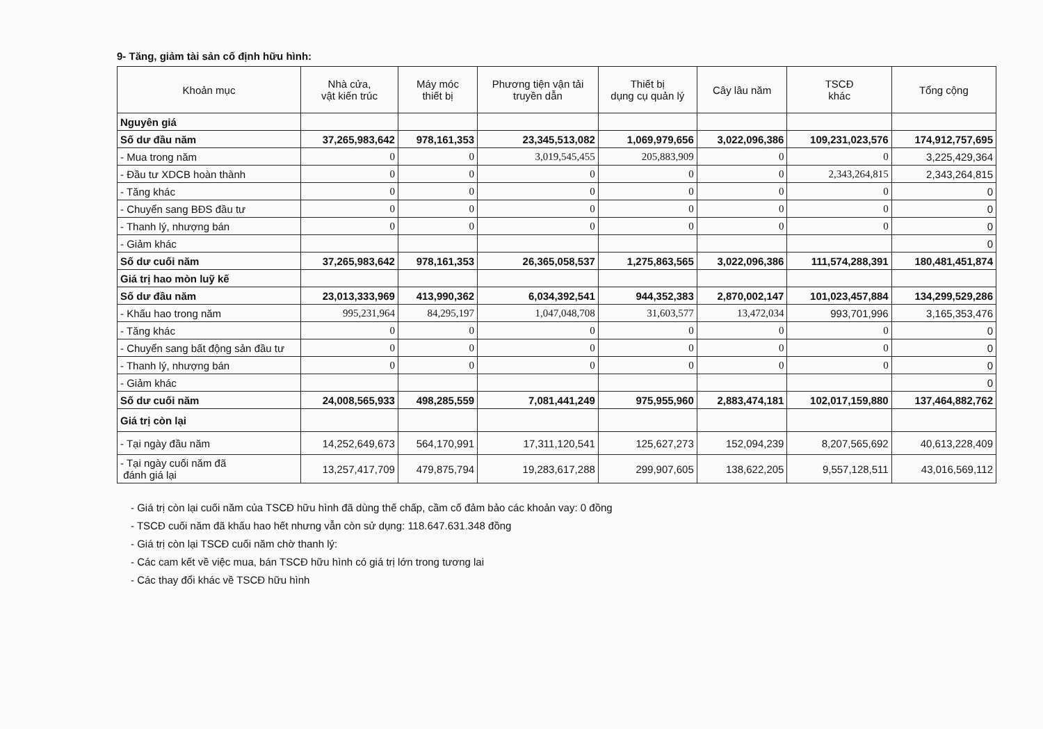9- Tăng, giảm tài sản cố định hữu hình:
| Khoản mục | Nhà cửa, vật kiến trúc | Máy móc thiết bị | Phương tiện vận tải truyền dẫn | Thiết bị dụng cụ quản lý | Cây lâu năm | TSCĐ khác | Tổng cộng |
| --- | --- | --- | --- | --- | --- | --- | --- |
| Nguyên giá | | | | | | | |
| Số dư đầu năm | 37,265,983,642 | 978,161,353 | 23,345,513,082 | 1,069,979,656 | 3,022,096,386 | 109,231,023,576 | 174,912,757,695 |
| - Mua trong năm | 0 | 0 | 3,019,545,455 | 205,883,909 | 0 | 0 | 3,225,429,364 |
| - Đầu tư XDCB hoàn thành | 0 | 0 | 0 | 0 | 0 | 2,343,264,815 | 2,343,264,815 |
| - Tăng khác | 0 | 0 | 0 | 0 | 0 | 0 | 0 |
| - Chuyển sang BĐS đầu tư | 0 | 0 | 0 | 0 | 0 | 0 | 0 |
| - Thanh lý, nhượng bán | 0 | 0 | 0 | 0 | 0 | 0 | 0 |
| - Giảm khác | | | | | | | 0 |
| Số dư cuối năm | 37,265,983,642 | 978,161,353 | 26,365,058,537 | 1,275,863,565 | 3,022,096,386 | 111,574,288,391 | 180,481,451,874 |
| Giá trị hao mòn luỹ kế | | | | | | | |
| Số dư đầu năm | 23,013,333,969 | 413,990,362 | 6,034,392,541 | 944,352,383 | 2,870,002,147 | 101,023,457,884 | 134,299,529,286 |
| - Khấu hao trong năm | 995,231,964 | 84,295,197 | 1,047,048,708 | 31,603,577 | 13,472,034 | 993,701,996 | 3,165,353,476 |
| - Tăng khác | 0 | 0 | 0 | 0 | 0 | 0 | 0 |
| - Chuyển sang bất động sản đầu tư | 0 | 0 | 0 | 0 | 0 | 0 | 0 |
| - Thanh lý, nhượng bán | 0 | 0 | 0 | 0 | 0 | 0 | 0 |
| - Giảm khác | | | | | | | 0 |
| Số dư cuối năm | 24,008,565,933 | 498,285,559 | 7,081,441,249 | 975,955,960 | 2,883,474,181 | 102,017,159,880 | 137,464,882,762 |
| Giá trị còn lại | | | | | | | |
| - Tại ngày đầu năm | 14,252,649,673 | 564,170,991 | 17,311,120,541 | 125,627,273 | 152,094,239 | 8,207,565,692 | 40,613,228,409 |
| - Tại ngày cuối năm đã đánh giá lại | 13,257,417,709 | 479,875,794 | 19,283,617,288 | 299,907,605 | 138,622,205 | 9,557,128,511 | 43,016,569,112 |
- Giá trị còn lại cuối năm của TSCĐ hữu hình đã dùng thế chấp, cầm cố đảm bảo các khoản vay: 0 đồng
- TSCĐ cuối năm đã khấu hao hết nhưng vẫn còn sử dụng: 118.647.631.348 đồng
- Giá trị còn lại TSCĐ cuối năm chờ thanh lý:
- Các cam kết về việc mua, bán TSCĐ hữu hình có giá trị lớn trong tương lai
- Các thay đổi khác về TSCĐ hữu hình